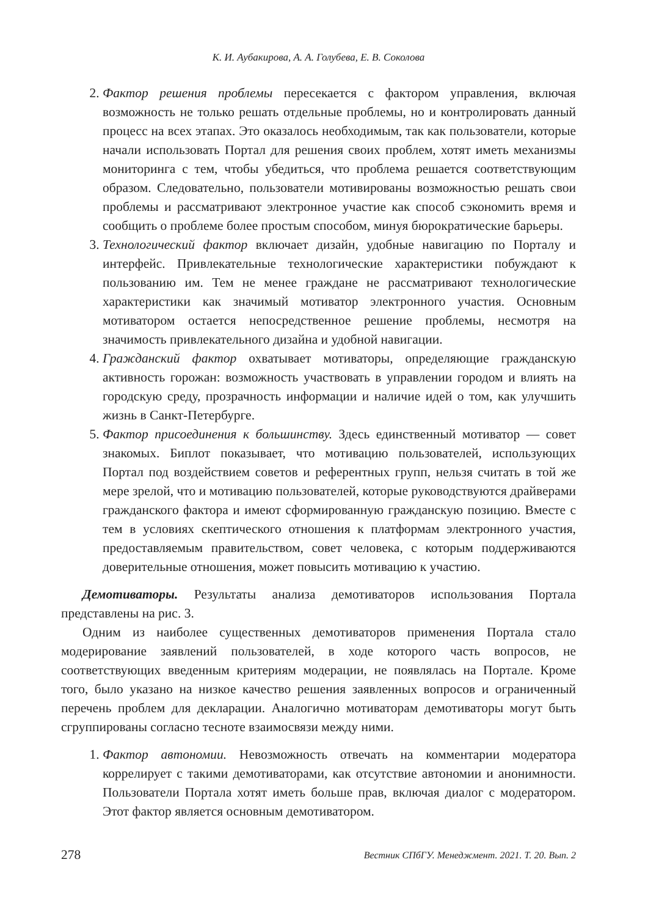К. И. Аубакирова, А. А. Голубева, Е. В. Соколова
2. Фактор решения проблемы пересекается с фактором управления, включая возможность не только решать отдельные проблемы, но и контролировать данный процесс на всех этапах. Это оказалось необходимым, так как пользователи, которые начали использовать Портал для решения своих проблем, хотят иметь механизмы мониторинга с тем, чтобы убедиться, что проблема решается соответствующим образом. Следовательно, пользователи мотивированы возможностью решать свои проблемы и рассматривают электронное участие как способ сэкономить время и сообщить о проблеме более простым способом, минуя бюрократические барьеры.
3. Технологический фактор включает дизайн, удобные навигацию по Порталу и интерфейс. Привлекательные технологические характеристики побуждают к пользованию им. Тем не менее граждане не рассматривают технологические характеристики как значимый мотиватор электронного участия. Основным мотиватором остается непосредственное решение проблемы, несмотря на значимость привлекательного дизайна и удобной навигации.
4. Гражданский фактор охватывает мотиваторы, определяющие гражданскую активность горожан: возможность участвовать в управлении городом и влиять на городскую среду, прозрачность информации и наличие идей о том, как улучшить жизнь в Санкт-Петербурге.
5. Фактор присоединения к большинству. Здесь единственный мотиватор — совет знакомых. Биплот показывает, что мотивацию пользователей, использующих Портал под воздействием советов и референтных групп, нельзя считать в той же мере зрелой, что и мотивацию пользователей, которые руководствуются драйверами гражданского фактора и имеют сформированную гражданскую позицию. Вместе с тем в условиях скептического отношения к платформам электронного участия, предоставляемым правительством, совет человека, с которым поддерживаются доверительные отношения, может повысить мотивацию к участию.
Демотиваторы. Результаты анализа демотиваторов использования Портала представлены на рис. 3.
Одним из наиболее существенных демотиваторов применения Портала стало модерирование заявлений пользователей, в ходе которого часть вопросов, не соответствующих введенным критериям модерации, не появлялась на Портале. Кроме того, было указано на низкое качество решения заявленных вопросов и ограниченный перечень проблем для декларации. Аналогично мотиваторам демотиваторы могут быть сгруппированы согласно тесноте взаимосвязи между ними.
1. Фактор автономии. Невозможность отвечать на комментарии модератора коррелирует с такими демотиваторами, как отсутствие автономии и анонимности. Пользователи Портала хотят иметь больше прав, включая диалог с модератором. Этот фактор является основным демотиватором.
278 Вестник СПбГУ. Менеджмент. 2021. Т. 20. Вып. 2